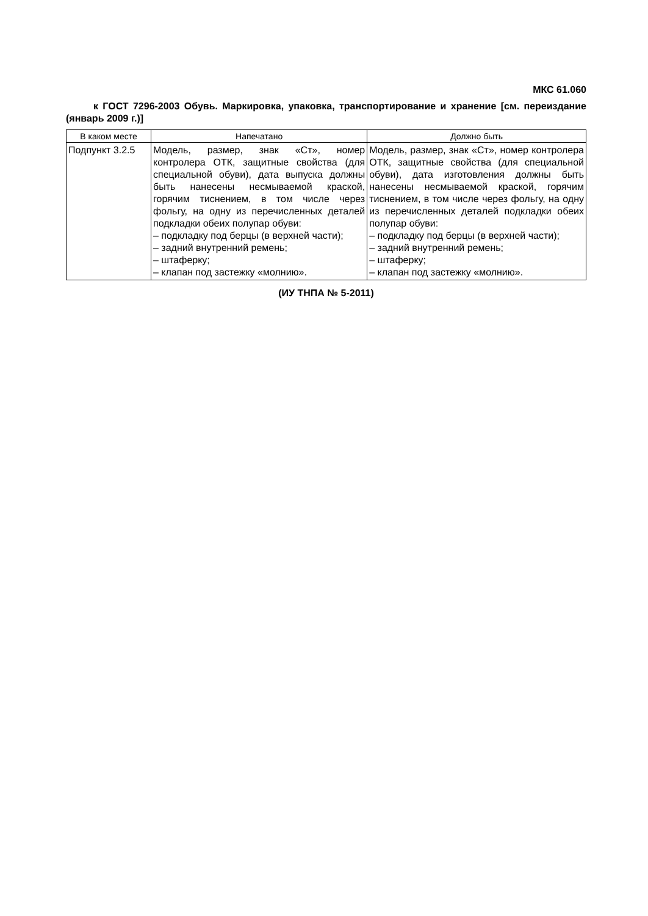МКС 61.060
к ГОСТ 7296-2003 Обувь. Маркировка, упаковка, транспортирование и хранение [см. переиздание (январь 2009 г.)]
| В каком месте | Напечатано | Должно быть |
| --- | --- | --- |
| Подпункт 3.2.5 | Модель, размер, знак «Ст», номер контролера ОТК, защитные свойства (для специальной обуви), дата выпуска должны быть нанесены несмываемой краской, горячим тиснением, в том числе через фольгу, на одну из перечисленных деталей подкладки обеих полупар обуви: – подкладку под берцы (в верхней части); – задний внутренний ремень; – штаферку; – клапан под застежку «молнию». | Модель, размер, знак «Ст», номер контролера ОТК, защитные свойства (для специальной обуви), дата изготовления должны быть нанесены несмываемой краской, горячим тиснением, в том числе через фольгу, на одну из перечисленных деталей подкладки обеих полупар обуви: – подкладку под берцы (в верхней части); – задний внутренний ремень; – штаферку; – клапан под застежку «молнию». |
(ИУ ТНПА № 5-2011)